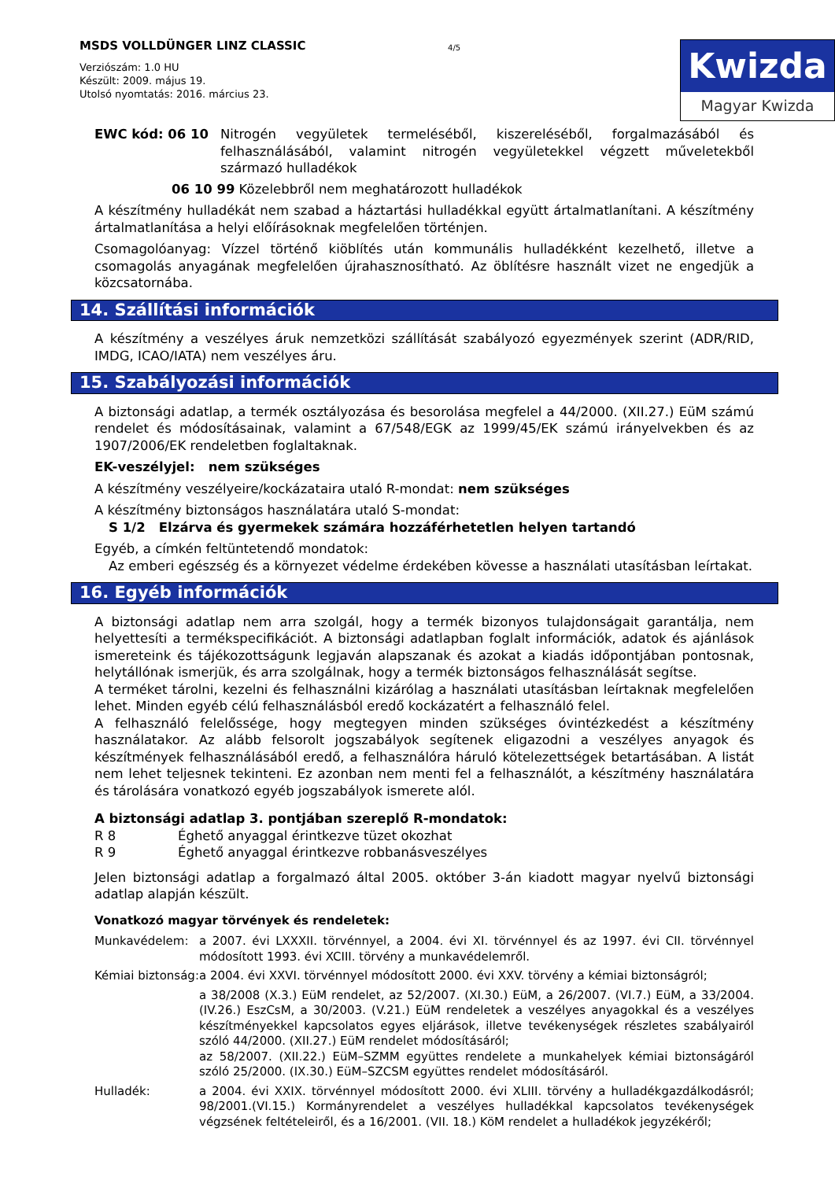MSDS VOLLDÜNGER LINZ CLASSIC
Verziószám: 1.0 HU
Készült: 2009. május 19.
Utolsó nyomtatás: 2016. március 23.
4/5
Kwizda
Magyar Kwizda
| EWC kód: 06 10 | Nitrogén vegyületek termeléséből, kiszereléséből, forgalmazásából és felhasználásából, valamint nitrogén vegyületekkel végzett műveletekből származó hulladékok |
06 10 99 Közelebbről nem meghatározott hulladékok
A készítmény hulladékát nem szabad a háztartási hulladékkal együtt ártalmatlanítani. A készítmény ártalmatlanítása a helyi előírásoknak megfelelően történjen.
Csomagolóanyag: Vízzel történő kiöblítés után kommunális hulladékként kezelhető, illetve a csomagolás anyagának megfelelően újrahasznosítható. Az öblítésre használt vizet ne engedjük a közcsatornába.
14. Szállítási információk
A készítmény a veszélyes áruk nemzetközi szállítását szabályozó egyezmények szerint (ADR/RID, IMDG, ICAO/IATA) nem veszélyes áru.
15. Szabályozási információk
A biztonsági adatlap, a termék osztályozása és besorolása megfelel a 44/2000. (XII.27.) EüM számú rendelet és módosításainak, valamint a 67/548/EGK az 1999/45/EK számú irányelvekben és az 1907/2006/EK rendeletben foglaltaknak.
EK-veszélyjel: nem szükséges
A készítmény veszélyeire/kockázataira utaló R-mondat: nem szükséges
A készítmény biztonságos használatára utaló S-mondat:
S 1/2 Elzárva és gyermekek számára hozzáférhetetlen helyen tartandó
Egyéb, a címkén feltüntetendő mondatok:
Az emberi egészség és a környezet védelme érdekében kövesse a használati utasításban leírtakat.
16. Egyéb információk
A biztonsági adatlap nem arra szolgál, hogy a termék bizonyos tulajdonságait garantálja, nem helyettesíti a termékspecifikációt. A biztonsági adatlapban foglalt információk, adatok és ajánlások ismereteink és tájékozottságunk legjaván alapszanak és azokat a kiadás időpontjában pontosnak, helytállónak ismerjük, és arra szolgálnak, hogy a termék biztonságos felhasználását segítse.
A terméket tárolni, kezelni és felhasználni kizárólag a használati utasításban leírtaknak megfelelően lehet. Minden egyéb célú felhasználásból eredő kockázatért a felhasználó felel.
A felhasználó felelőssége, hogy megtegyen minden szükséges óvintézkedést a készítmény használatakor. Az alább felsorolt jogszabályok segítenek eligazodni a veszélyes anyagok és készítmények felhasználásából eredő, a felhasználóra háruló kötelezettségek betartásában. A listát nem lehet teljesnek tekinteni. Ez azonban nem menti fel a felhasználót, a készítmény használatára és tárolására vonatkozó egyéb jogszabályok ismerete alól.
A biztonsági adatlap 3. pontjában szereplő R-mondatok:
| R 8 | Éghető anyaggal érintkezve tüzet okozhat |
| R 9 | Éghető anyaggal érintkezve robbanásveszélyes |
Jelen biztonsági adatlap a forgalmazó által 2005. október 3-án kiadott magyar nyelvű biztonsági adatlap alapján készült.
Vonatkozó magyar törvények és rendeletek:
| Munkavédelem: | a 2007. évi LXXXII. törvénnyel, a 2004. évi XI. törvénnyel és az 1997. évi CII. törvénnyel módosított 1993. évi XCIII. törvény a munkavédelemről. |
| Kémiai biztonság: | a 2004. évi XXVI. törvénnyel módosított 2000. évi XXV. törvény a kémiai biztonságról; |
| | a 38/2008 (X.3.) EüM rendelet, az 52/2007. (XI.30.) EüM, a 26/2007. (VI.7.) EüM, a 33/2004. (IV.26.) EszCsM, a 30/2003. (V.21.) EüM rendeletek a veszélyes anyagokkal és a veszélyes készítményekkel kapcsolatos egyes eljárások, illetve tevékenységek részletes szabályairól szóló 44/2000. (XII.27.) EüM rendelet módosításáról; az 58/2007. (XII.22.) EüM–SZMM együttes rendelete a munkahelyek kémiai biztonságáról szóló 25/2000. (IX.30.) EüM–SZCSM együttes rendelet módosításáról. |
| Hulladék: | a 2004. évi XXIX. törvénnyel módosított 2000. évi XLIII. törvény a hulladékgazdálkodásról; 98/2001.(VI.15.) Kormányrendelet a veszélyes hulladékkal kapcsolatos tevékenységek végzsének feltételeiről, és a 16/2001. (VII. 18.) KöM rendelet a hulladékok jegyzékéről; |